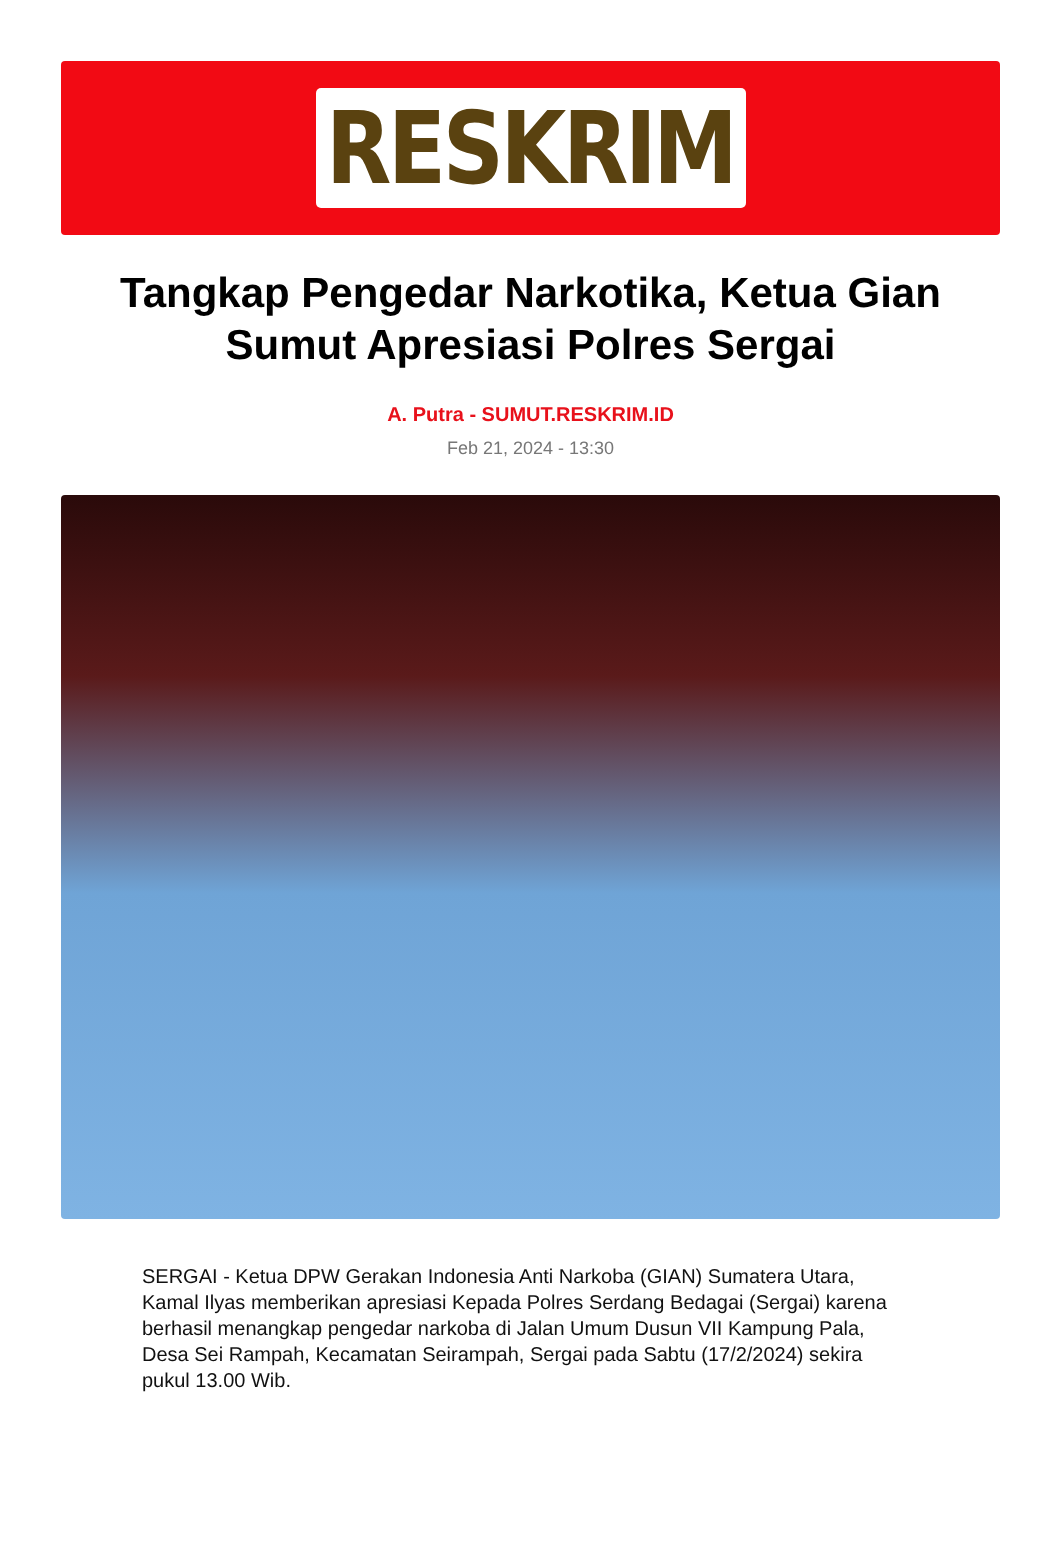RESKRIM
Tangkap Pengedar Narkotika, Ketua Gian Sumut Apresiasi Polres Sergai
A. Putra - SUMUT.RESKRIM.ID
Feb 21, 2024 - 13:30
SERGAI - Ketua DPW Gerakan Indonesia Anti Narkoba (GIAN) Sumatera Utara, Kamal Ilyas memberikan apresiasi Kepada Polres Serdang Bedagai (Sergai) karena berhasil menangkap pengedar narkoba di Jalan Umum Dusun VII Kampung Pala, Desa Sei Rampah, Kecamatan Seirampah, Sergai pada Sabtu (17/2/2024) sekira pukul 13.00 Wib.